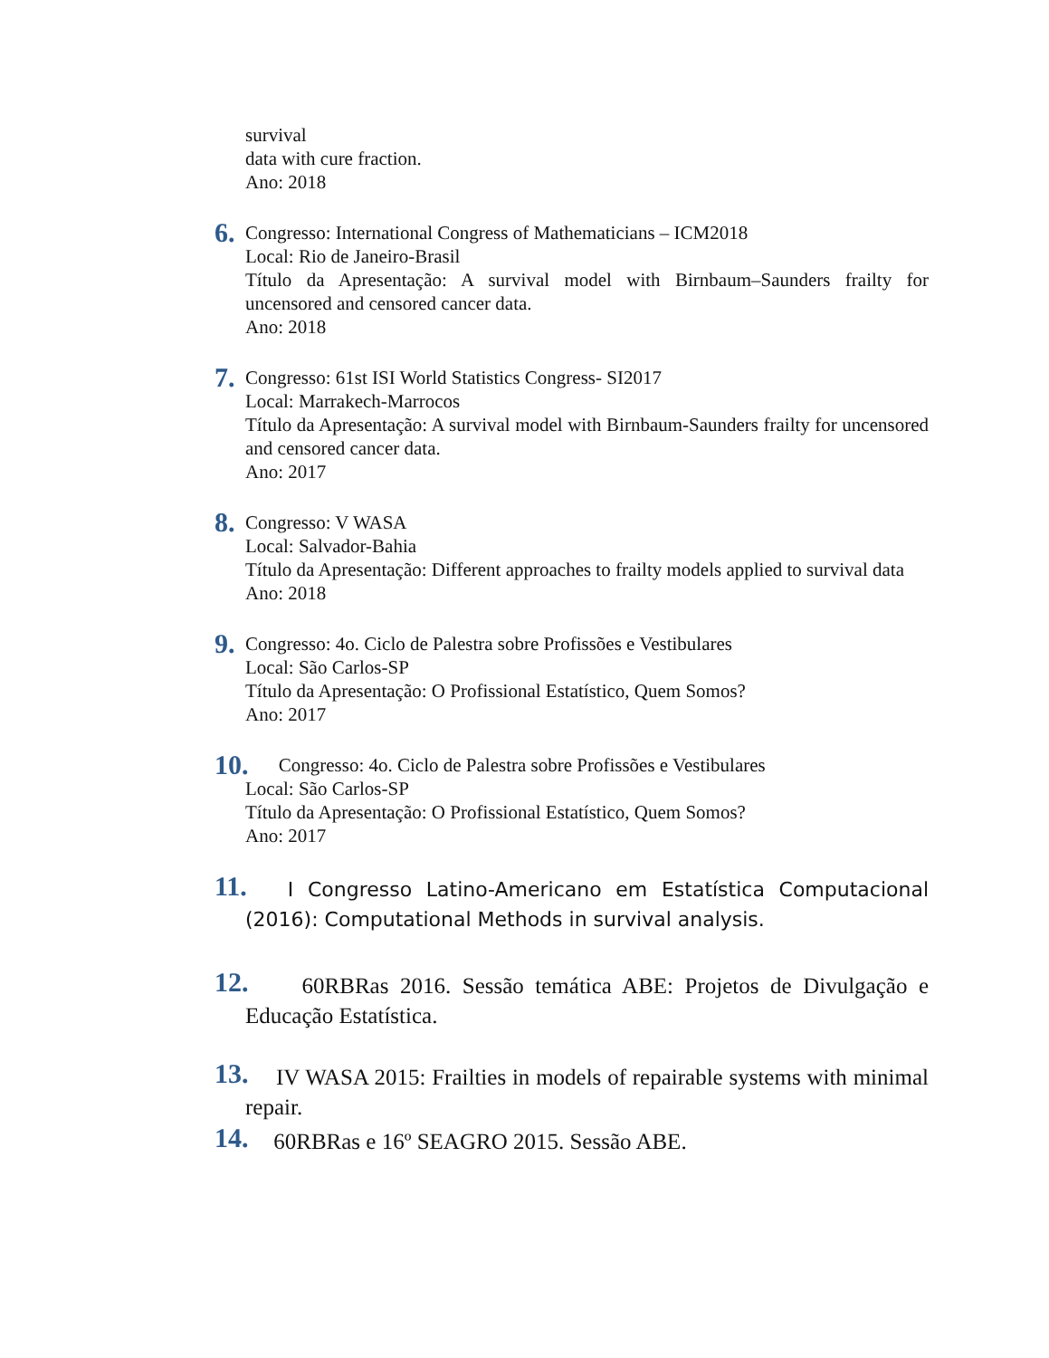survival
data with cure fraction.
Ano: 2018
6.
Congresso: International Congress of Mathematicians – ICM2018
Local: Rio de Janeiro-Brasil
Título da Apresentação: A survival model with Birnbaum–Saunders frailty for uncensored and censored cancer data.
Ano: 2018
7.
Congresso: 61st ISI World Statistics Congress- SI2017
Local: Marrakech-Marrocos
Título da Apresentação: A survival model with Birnbaum-Saunders frailty for uncensored and censored cancer data.
Ano: 2017
8.
Congresso: V WASA
Local: Salvador-Bahia
Título da Apresentação: Different approaches to frailty models applied to survival data
Ano: 2018
9.
Congresso: 4o. Ciclo de Palestra sobre Profissões e Vestibulares
Local: São Carlos-SP
Título da Apresentação: O Profissional Estatístico, Quem Somos?
Ano: 2017
10.
Congresso: 4o. Ciclo de Palestra sobre Profissões e Vestibulares
Local: São Carlos-SP
Título da Apresentação: O Profissional Estatístico, Quem Somos?
Ano: 2017
11.
I Congresso Latino-Americano em Estatística Computacional (2016): Computational Methods in survival analysis.
12.
60RBRas 2016. Sessão temática ABE: Projetos de Divulgação e Educação Estatística.
13.
IV WASA 2015: Frailties in models of repairable systems with minimal repair.
14.
60RBRas e 16º SEAGRO 2015. Sessão ABE.